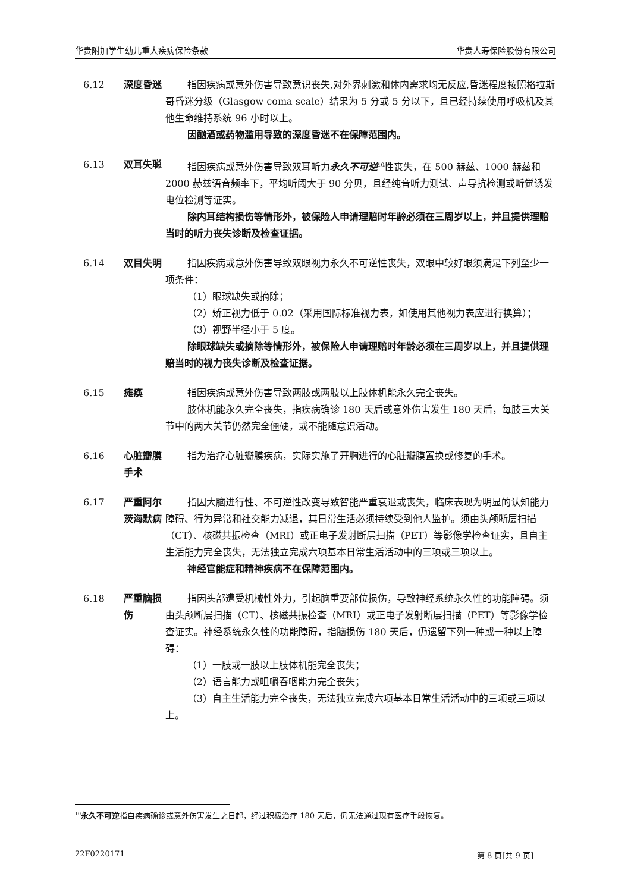华贵附加学生幼儿重大疾病保险条款 华贵人寿保险股份有限公司
6.12 深度昏迷 指因疾病或意外伤害导致意识丧失,对外界刺激和体内需求均无反应,昏迷程度按照格拉斯哥昏迷分级（Glasgow coma scale）结果为 5 分或 5 分以下，且已经持续使用呼吸机及其他生命维持系统 96 小时以上。
因酗酒或药物滥用导致的深度昏迷不在保障范围内。
6.13 双耳失聪 指因疾病或意外伤害导致双耳听力永久不可逆<sup>10</sup>性丧失，在 500 赫兹、1000 赫兹和 2000 赫兹语音频率下，平均听阈大于 90 分贝，且经纯音听力测试、声导抗检测或听觉诱发电位检测等证实。
除内耳结构损伤等情形外，被保险人申请理赔时年龄必须在三周岁以上，并且提供理赔当时的听力丧失诊断及检查证据。
6.14 双目失明 指因疾病或意外伤害导致双眼视力永久不可逆性丧失，双眼中较好眼须满足下列至少一项条件：
（1）眼球缺失或摘除；
（2）矫正视力低于 0.02（采用国际标准视力表，如使用其他视力表应进行换算）；
（3）视野半径小于 5 度。
除眼球缺失或摘除等情形外，被保险人申请理赔时年龄必须在三周岁以上，并且提供理赔当时的视力丧失诊断及检查证据。
6.15 瘫痪 指因疾病或意外伤害导致两肢或两肢以上肢体机能永久完全丧失。
肢体机能永久完全丧失，指疾病确诊 180 天后或意外伤害发生 180 天后，每肢三大关节中的两大关节仍然完全僵硬，或不能随意识活动。
6.16 心脏瓣膜手术
指为治疗心脏瓣膜疾病，实际实施了开胸进行的心脏瓣膜置换或修复的手术。
6.17 严重阿尔茨海默病
指因大脑进行性、不可逆性改变导致智能严重衰退或丧失，临床表现为明显的认知能力障碍、行为异常和社交能力减退，其日常生活必须持续受到他人监护。须由头颅断层扫描（CT）、核磁共振检查（MRI）或正电子发射断层扫描（PET）等影像学检查证实，且自主生活能力完全丧失，无法独立完成六项基本日常生活活动中的三项或三项以上。
神经官能症和精神疾病不在保障范围内。
6.18 严重脑损伤
指因头部遭受机械性外力，引起脑重要部位损伤，导致神经系统永久性的功能障碍。须由头颅断层扫描（CT）、核磁共振检查（MRI）或正电子发射断层扫描（PET）等影像学检查证实。神经系统永久性的功能障碍，指脑损伤 180 天后，仍遗留下列一种或一种以上障碍：
（1）一肢或一肢以上肢体机能完全丧失；
（2）语言能力或咀嚼吞咽能力完全丧失；
（3）自主生活能力完全丧失，无法独立完成六项基本日常生活活动中的三项或三项以上。
<sup>10</sup> 永久不可逆指自疾病确诊或意外伤害发生之日起，经过积极治疗 180 天后，仍无法通过现有医疗手段恢复。
22F0220171 第 8 页[共 9 页]